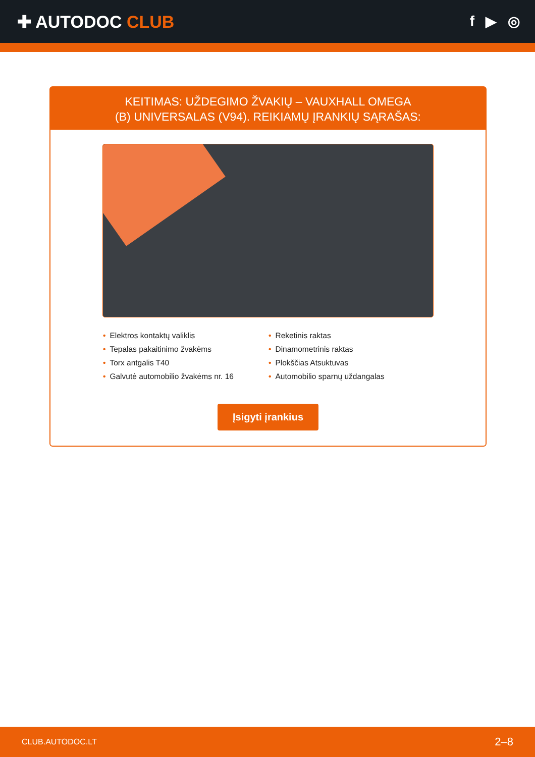✚ AUTODOC CLUB
f ▶ ◎
KEITIMAS: UŽDEGIMO ŽVAKIŲ – VAUXHALL OMEGA
(B) UNIVERSALAS (V94). REIKIAMŲ ĮRANKIŲ SĄRAŠAS:
• Elektros kontaktų valiklis
• Reketinis raktas
• Tepalas pakaitinimo žvakėms
• Dinamometrinis raktas
• Torx antgalis T40
• Plokščias Atsuktuvas
• Galvutė automobilio žvakėms nr. 16
• Automobilio sparnų uždangalas
Įsigyti įrankius
CLUB.AUTODOC.LT 2–8